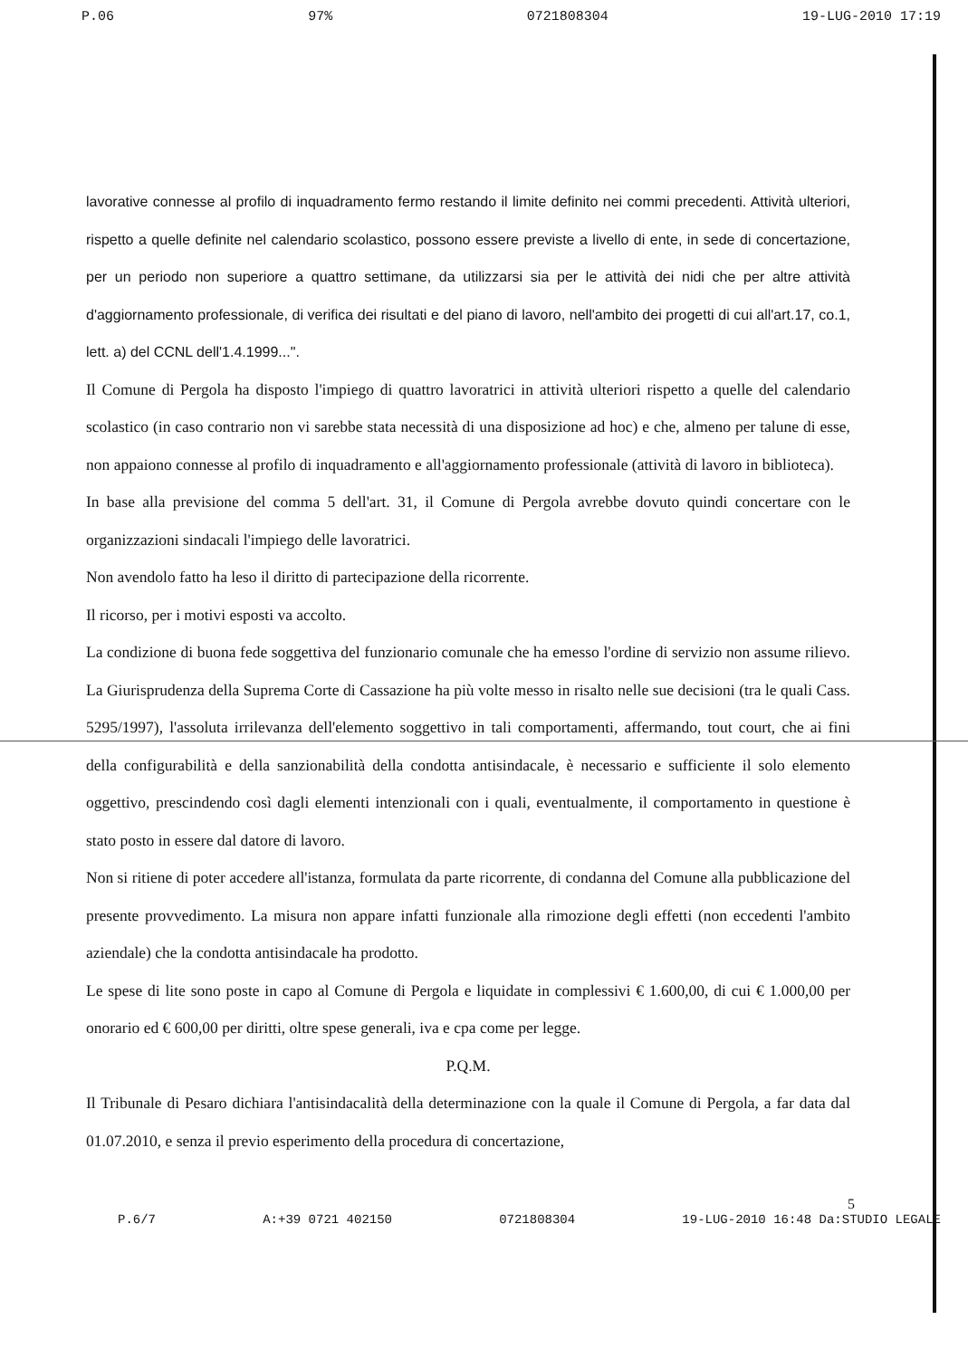P.06 97% 0721808304 19-LUG-2010 17:19
lavorative connesse al profilo di inquadramento fermo restando il limite definito nei commi precedenti. Attività ulteriori, rispetto a quelle definite nel calendario scolastico, possono essere previste a livello di ente, in sede di concertazione, per un periodo non superiore a quattro settimane, da utilizzarsi sia per le attività dei nidi che per altre attività d'aggiornamento professionale, di verifica dei risultati e del piano di lavoro, nell'ambito dei progetti di cui all'art.17, co.1, lett. a) del CCNL dell'1.4.1999...".
Il Comune di Pergola ha disposto l'impiego di quattro lavoratrici in attività ulteriori rispetto a quelle del calendario scolastico (in caso contrario non vi sarebbe stata necessità di una disposizione ad hoc) e che, almeno per talune di esse, non appaiono connesse al profilo di inquadramento e all'aggiornamento professionale (attività di lavoro in biblioteca).
In base alla previsione del comma 5 dell'art. 31, il Comune di Pergola avrebbe dovuto quindi concertare con le organizzazioni sindacali l'impiego delle lavoratrici.
Non avendolo fatto ha leso il diritto di partecipazione della ricorrente.
Il ricorso, per i motivi esposti va accolto.
La condizione di buona fede soggettiva del funzionario comunale che ha emesso l'ordine di servizio non assume rilievo. La Giurisprudenza della Suprema Corte di Cassazione ha più volte messo in risalto nelle sue decisioni (tra le quali Cass. 5295/1997), l'assoluta irrilevanza dell'elemento soggettivo in tali comportamenti, affermando, tout court, che ai fini della configurabilità e della sanzionabilità della condotta antisindacale, è necessario e sufficiente il solo elemento oggettivo, prescindendo così dagli elementi intenzionali con i quali, eventualmente, il comportamento in questione è stato posto in essere dal datore di lavoro.
Non si ritiene di poter accedere all'istanza, formulata da parte ricorrente, di condanna del Comune alla pubblicazione del presente provvedimento. La misura non appare infatti funzionale alla rimozione degli effetti (non eccedenti l'ambito aziendale) che la condotta antisindacale ha prodotto.
Le spese di lite sono poste in capo al Comune di Pergola e liquidate in complessivi € 1.600,00, di cui € 1.000,00 per onorario ed € 600,00 per diritti, oltre spese generali, iva e cpa come per legge.
P.Q.M.
Il Tribunale di Pesaro dichiara l'antisindacalità della determinazione con la quale il Comune di Pergola, a far data dal 01.07.2010, e senza il previo esperimento della procedura di concertazione,
5
P.6/7 A:+39 0721 402150 0721808304 19-LUG-2010 16:48 Da:STUDIO LEGALE